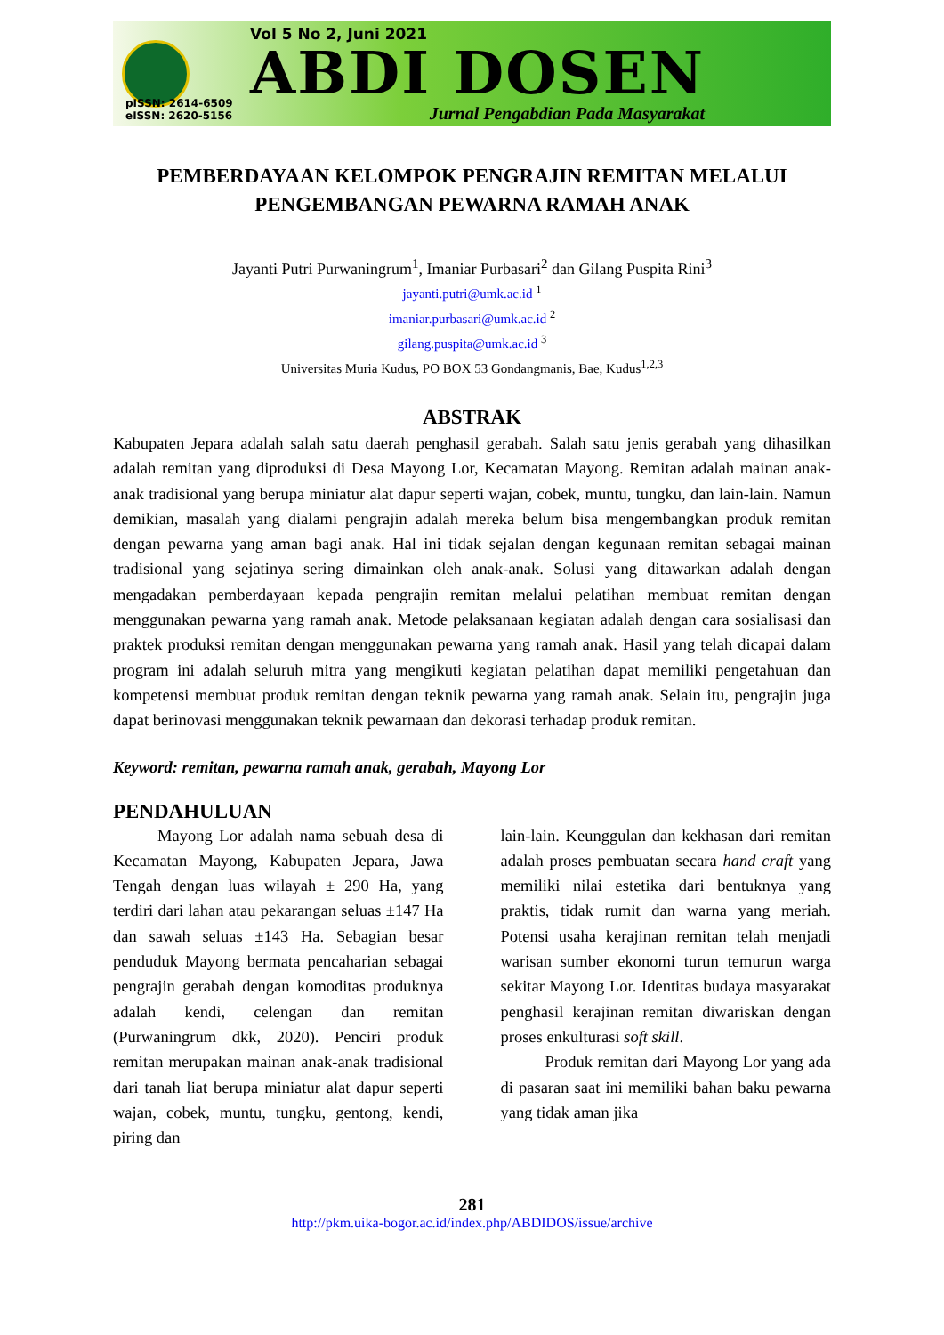pISSN: 2614-6509
eISSN: 2620-5156
Vol 5 No 2, Juni 2021
ABDI DOSEN
Jurnal Pengabdian Pada Masyarakat
PEMBERDAYAAN KELOMPOK PENGRAJIN REMITAN MELALUI PENGEMBANGAN PEWARNA RAMAH ANAK
Jayanti Putri Purwaningrum<sup>1</sup>, Imaniar Purbasari<sup>2</sup> dan Gilang Puspita Rini<sup>3</sup>
jayanti.putri@umk.ac.id <sup>1</sup>
imaniar.purbasari@umk.ac.id <sup>2</sup>
gilang.puspita@umk.ac.id <sup>3</sup>
Universitas Muria Kudus, PO BOX 53 Gondangmanis, Bae, Kudus<sup>1,2,3</sup>
ABSTRAK
Kabupaten Jepara adalah salah satu daerah penghasil gerabah. Salah satu jenis gerabah yang dihasilkan adalah remitan yang diproduksi di Desa Mayong Lor, Kecamatan Mayong. Remitan adalah mainan anak-anak tradisional yang berupa miniatur alat dapur seperti wajan, cobek, muntu, tungku, dan lain-lain. Namun demikian, masalah yang dialami pengrajin adalah mereka belum bisa mengembangkan produk remitan dengan pewarna yang aman bagi anak. Hal ini tidak sejalan dengan kegunaan remitan sebagai mainan tradisional yang sejatinya sering dimainkan oleh anak-anak. Solusi yang ditawarkan adalah dengan mengadakan pemberdayaan kepada pengrajin remitan melalui pelatihan membuat remitan dengan menggunakan pewarna yang ramah anak. Metode pelaksanaan kegiatan adalah dengan cara sosialisasi dan praktek produksi remitan dengan menggunakan pewarna yang ramah anak. Hasil yang telah dicapai dalam program ini adalah seluruh mitra yang mengikuti kegiatan pelatihan dapat memiliki pengetahuan dan kompetensi membuat produk remitan dengan teknik pewarna yang ramah anak. Selain itu, pengrajin juga dapat berinovasi menggunakan teknik pewarnaan dan dekorasi terhadap produk remitan.
Keyword: remitan, pewarna ramah anak, gerabah, Mayong Lor
PENDAHULUAN
Mayong Lor adalah nama sebuah desa di Kecamatan Mayong, Kabupaten Jepara, Jawa Tengah dengan luas wilayah ± 290 Ha, yang terdiri dari lahan atau pekarangan seluas ±147 Ha dan sawah seluas ±143 Ha. Sebagian besar penduduk Mayong bermata pencaharian sebagai pengrajin gerabah dengan komoditas produknya adalah kendi, celengan dan remitan (Purwaningrum dkk, 2020). Penciri produk remitan merupakan mainan anak-anak tradisional dari tanah liat berupa miniatur alat dapur seperti wajan, cobek, muntu, tungku, gentong, kendi, piring dan
lain-lain. Keunggulan dan kekhasan dari remitan adalah proses pembuatan secara hand craft yang memiliki nilai estetika dari bentuknya yang praktis, tidak rumit dan warna yang meriah. Potensi usaha kerajinan remitan telah menjadi warisan sumber ekonomi turun temurun warga sekitar Mayong Lor. Identitas budaya masyarakat penghasil kerajinan remitan diwariskan dengan proses enkulturasi soft skill.
Produk remitan dari Mayong Lor yang ada di pasaran saat ini memiliki bahan baku pewarna yang tidak aman jika
281
http://pkm.uika-bogor.ac.id/index.php/ABDIDOS/issue/archive